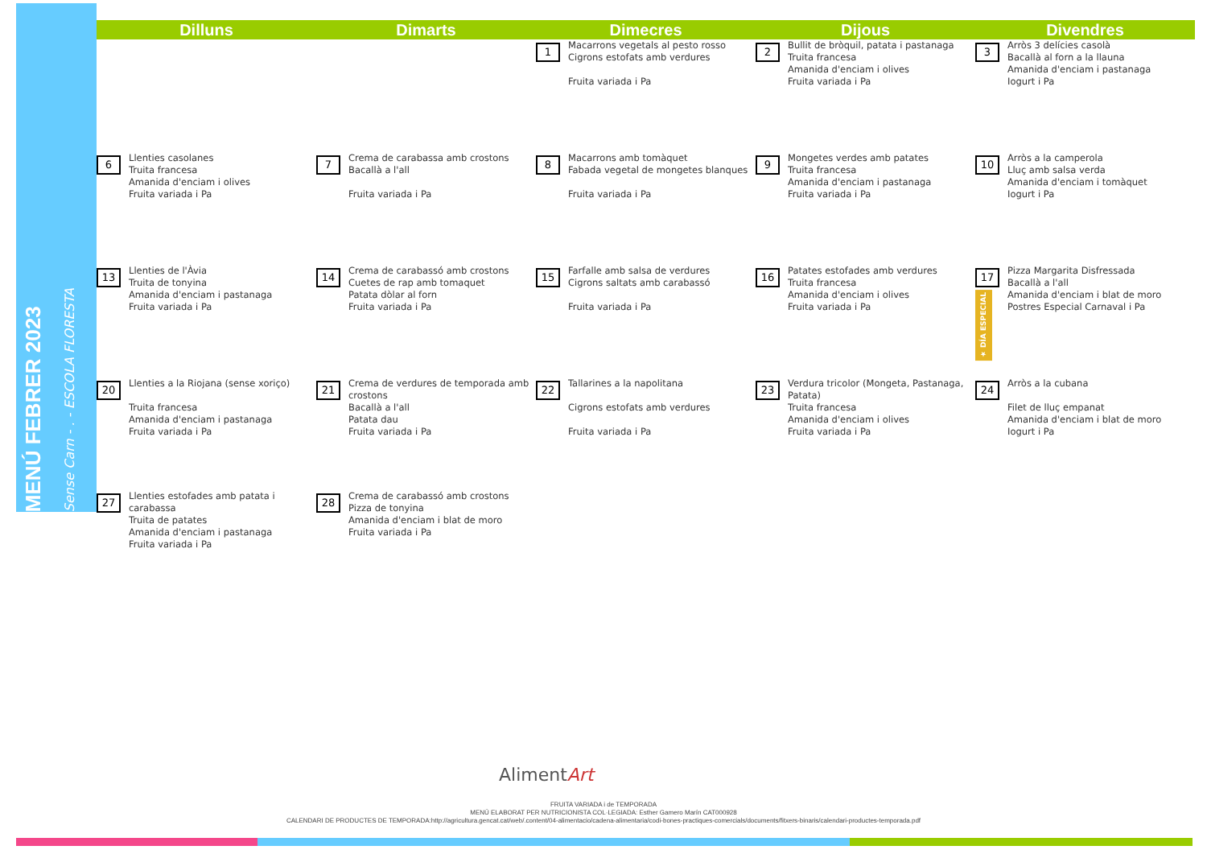MENÚ FEBRER 2023 Sense Carn - . - ESCOLA FLORESTA
| Dilluns | Dimarts | Dimecres | Dijous | Divendres |
| --- | --- | --- | --- | --- |
| | | 1 Macarrons vegetals al pesto rosso Cigrons estofats amb verdures Fruita variada i Pa | 2 Bullit de bròquil, patata i pastanaga Truita francesa Amanida d'enciam i olives Fruita variada i Pa | 3 Arròs 3 delícies casolà Bacallà al forn a la llauna Amanida d'enciam i pastanaga Iogurt i Pa |
| 6 Llenties casolanes Truita francesa Amanida d'enciam i olives Fruita variada i Pa | 7 Crema de carabassa amb crostons Bacallà a l'all Fruita variada i Pa | 8 Macarrons amb tomàquet Fabada vegetal de mongetes blanques Fruita variada i Pa | 9 Mongetes verdes amb patates Truita francesa Amanida d'enciam i pastanaga Fruita variada i Pa | 10 Arròs a la camperola Lluç amb salsa verda Amanida d'enciam i tomàquet Iogurt i Pa |
| 13 Llenties de l'Àvia Truita de tonyina Amanida d'enciam i pastanaga Fruita variada i Pa | 14 Crema de carabassó amb crostons Cuetes de rap amb tomaquet Patata dòlar al forn Fruita variada i Pa | 15 Farfalle amb salsa de verdures Cigrons saltats amb carabassó Fruita variada i Pa | 16 Patates estofades amb verdures Truita francesa Amanida d'enciam i olives Fruita variada i Pa | 17 ★ DÍA ESPECIAL Pizza Margarita Disfressada Bacallà a l'all Amanida d'enciam i blat de moro Postres Especial Carnaval i Pa |
| 20 Llenties a la Riojana (sense xoriço) Truita francesa Amanida d'enciam i pastanaga Fruita variada i Pa | 21 Crema de verdures de temporada amb crostons Bacallà a l'all Patata dau Fruita variada i Pa | 22 Tallarines a la napolitana Cigrons estofats amb verdures Fruita variada i Pa | 23 Verdura tricolor (Mongeta, Pastanaga, Patata) Truita francesa Amanida d'enciam i olives Fruita variada i Pa | 24 Arròs a la cubana Filet de lluç empanat Amanida d'enciam i blat de moro Iogurt i Pa |
| 27 Llenties estofades amb patata i carabassa Truita de patates Amanida d'enciam i pastanaga Fruita variada i Pa | 28 Crema de carabassó amb crostons Pizza de tonyina Amanida d'enciam i blat de moro Fruita variada i Pa | | | |
AlimentArt
FRUITA VARIADA i de TEMPORADA
MENÚ ELABORAT PER NUTRICIONISTA COL·LEGIADA: Esther Gamero Marín CAT000928
CALENDARI DE PRODUCTES DE TEMPORADA:http://agricultura.gencat.cat/web/.content/04-alimentacio/cadena-alimentaria/codi-bones-practiques-comercials/documents/fitxers-binaris/calendari-productes-temporada.pdf